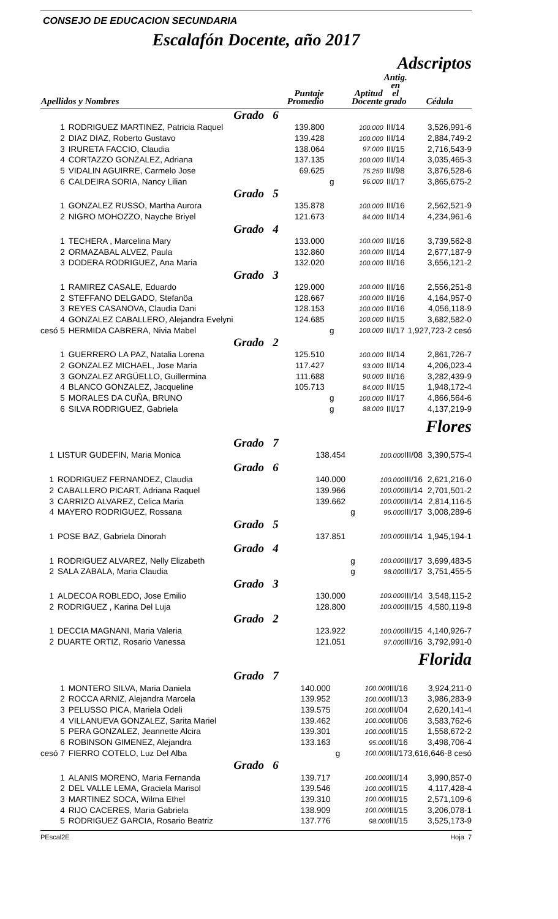CONSEJO DE EDUCACION SECUNDARIA
Escalafón Docente, año 2017
Adscriptos
| Apellidos y Nombres | | Puntaje Promedio | Aptitud Docente | | Antig. en el grado | Cédula |
| --- | --- | --- | --- | --- | --- | --- |
| Grado 6 | | | | | | |
| 1 | RODRIGUEZ MARTINEZ, Patricia Raquel | 139.800 | | 100.000 | III/14 | 3,526,991-6 |
| 2 | DIAZ DIAZ, Roberto Gustavo | 139.428 | | 100.000 | III/14 | 2,884,749-2 |
| 3 | IRURETA FACCIO, Claudia | 138.064 | | 97.000 | III/15 | 2,716,543-9 |
| 4 | CORTAZZO GONZALEZ, Adriana | 137.135 | | 100.000 | III/14 | 3,035,465-3 |
| 5 | VIDALIN AGUIRRE, Carmelo Jose | 69.625 | | 75.250 | III/98 | 3,876,528-6 |
| 6 | CALDEIRA SORIA, Nancy Lilian | | g | 96.000 | III/17 | 3,865,675-2 |
| Grado 5 | | | | | | |
| 1 | GONZALEZ RUSSO, Martha Aurora | 135.878 | | 100.000 | III/16 | 2,562,521-9 |
| 2 | NIGRO MOHOZZO, Nayche Briyel | 121.673 | | 84.000 | III/14 | 4,234,961-6 |
| Grado 4 | | | | | | |
| 1 | TECHERA , Marcelina Mary | 133.000 | | 100.000 | III/16 | 3,739,562-8 |
| 2 | ORMAZABAL ALVEZ, Paula | 132.860 | | 100.000 | III/14 | 2,677,187-9 |
| 3 | DODERA RODRIGUEZ, Ana Maria | 132.020 | | 100.000 | III/16 | 3,656,121-2 |
| Grado 3 | | | | | | |
| 1 | RAMIREZ CASALE, Eduardo | 129.000 | | 100.000 | III/16 | 2,556,251-8 |
| 2 | STEFFANO DELGADO, Stefanöa | 128.667 | | 100.000 | III/16 | 4,164,957-0 |
| 3 | REYES CASANOVA, Claudia Dani | 128.153 | | 100.000 | III/16 | 4,056,118-9 |
| 4 | GONZALEZ CABALLERO, Alejandra Evelyni | 124.685 | | 100.000 | III/15 | 3,682,582-0 |
| cesó 5 | HERMIDA CABRERA, Nivia Mabel | | g | 100.000 | III/17 | 1,927,723-2 cesó |
| Grado 2 | | | | | | |
| 1 | GUERRERO LA PAZ, Natalia Lorena | 125.510 | | 100.000 | III/14 | 2,861,726-7 |
| 2 | GONZALEZ MICHAEL, Jose Maria | 117.427 | | 93.000 | III/14 | 4,206,023-4 |
| 3 | GONZALEZ ARGÜELLO, Guillermina | 111.688 | | 90.000 | III/16 | 3,282,439-9 |
| 4 | BLANCO GONZALEZ, Jacqueline | 105.713 | | 84.000 | III/15 | 1,948,172-4 |
| 5 | MORALES DA CUÑA, BRUNO | | g | 100.000 | III/17 | 4,866,564-6 |
| 6 | SILVA RODRIGUEZ, Gabriela | | g | 88.000 | III/17 | 4,137,219-9 |
Flores
| Grado 7 | | | | | | |
| 1 | LISTUR GUDEFIN, Maria Monica | 138.454 | | 100.000 | III/08 | 3,390,575-4 |
| Grado 6 | | | | | | |
| 1 | RODRIGUEZ FERNANDEZ, Claudia | 140.000 | | 100.000 | III/16 | 2,621,216-0 |
| 2 | CABALLERO PICART, Adriana Raquel | 139.966 | | 100.000 | III/14 | 2,701,501-2 |
| 3 | CARRIZO ALVAREZ, Celica Maria | 139.662 | | 100.000 | III/14 | 2,814,116-5 |
| 4 | MAYERO RODRIGUEZ, Rossana | | g | 96.000 | III/17 | 3,008,289-6 |
| Grado 5 | | | | | | |
| 1 | POSE BAZ, Gabriela Dinorah | 137.851 | | 100.000 | III/14 | 1,945,194-1 |
| Grado 4 | | | | | | |
| 1 | RODRIGUEZ ALVAREZ, Nelly Elizabeth | | g | 100.000 | III/17 | 3,699,483-5 |
| 2 | SALA ZABALA, Maria Claudia | | g | 98.000 | III/17 | 3,751,455-5 |
| Grado 3 | | | | | | |
| 1 | ALDECOA ROBLEDO, Jose Emilio | 130.000 | | 100.000 | III/14 | 3,548,115-2 |
| 2 | RODRIGUEZ , Karina Del Luja | 128.800 | | 100.000 | III/15 | 4,580,119-8 |
| Grado 2 | | | | | | |
| 1 | DECCIA MAGNANI, Maria Valeria | 123.922 | | 100.000 | III/15 | 4,140,926-7 |
| 2 | DUARTE ORTIZ, Rosario Vanessa | 121.051 | | 97.000 | III/16 | 3,792,991-0 |
Florida
| Grado 7 | | | | | | |
| 1 | MONTERO SILVA, Maria Daniela | 140.000 | | 100.000 | III/16 | 3,924,211-0 |
| 2 | ROCCA ARNIZ, Alejandra Marcela | 139.952 | | 100.000 | III/13 | 3,986,283-9 |
| 3 | PELUSSO PICA, Mariela Odeli | 139.575 | | 100.000 | III/04 | 2,620,141-4 |
| 4 | VILLANUEVA GONZALEZ, Sarita Mariel | 139.462 | | 100.000 | III/06 | 3,583,762-6 |
| 5 | PERA GONZALEZ, Jeannette Alcira | 139.301 | | 100.000 | III/15 | 1,558,672-2 |
| 6 | ROBINSON GIMENEZ, Alejandra | 133.163 | | 95.000 | III/16 | 3,498,706-4 |
| cesó 7 | FIERRO COTELO, Luz Del Alba | | g | 100.000 | III/17 | 3,616,646-8 cesó |
| Grado 6 | | | | | | |
| 1 | ALANIS MORENO, Maria Fernanda | 139.717 | | 100.000 | III/14 | 3,990,857-0 |
| 2 | DEL VALLE LEMA, Graciela Marisol | 139.546 | | 100.000 | III/15 | 4,117,428-4 |
| 3 | MARTINEZ SOCA, Wilma Ethel | 139.310 | | 100.000 | III/15 | 2,571,109-6 |
| 4 | RIJO CACERES, Maria Gabriela | 138.909 | | 100.000 | III/15 | 3,206,078-1 |
| 5 | RODRIGUEZ GARCIA, Rosario Beatriz | 137.776 | | 98.000 | III/15 | 3,525,173-9 |
PEscal2E Hoja 7